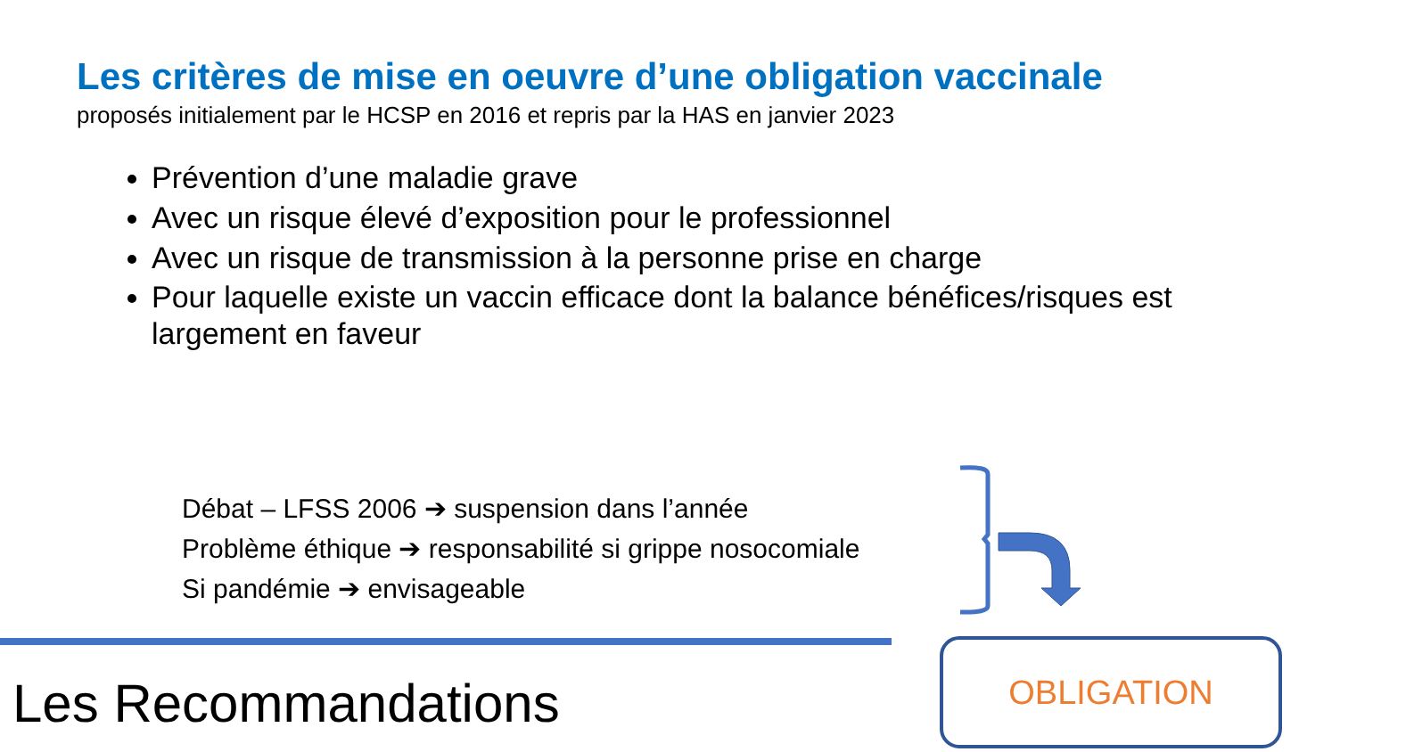Les critères de mise en oeuvre d’une obligation vaccinale
proposés initialement par le HCSP en 2016 et repris par la HAS en janvier 2023
Prévention d’une maladie grave
Avec un risque élevé d’exposition pour le professionnel
Avec un risque de transmission à la personne prise en charge
Pour laquelle existe un vaccin efficace dont la balance bénéfices/risques est largement en faveur
Débat – LFSS 2006 ➔ suspension dans l’année
Problème éthique ➔ responsabilité si grippe nosocomiale
Si pandémie ➔ envisageable
Les Recommandations
OBLIGATION